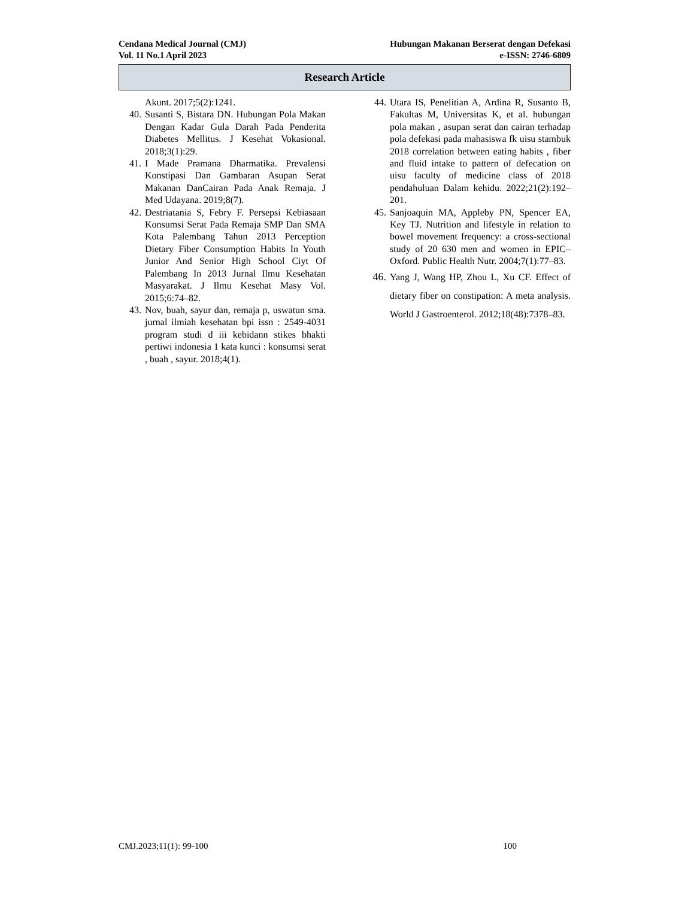Cendana Medical Journal (CMJ)
Vol. 11 No.1 April 2023
Hubungan Makanan Berserat dengan Defekasi
e-ISSN: 2746-6809
Research Article
Akunt. 2017;5(2):1241.
40. Susanti S, Bistara DN. Hubungan Pola Makan Dengan Kadar Gula Darah Pada Penderita Diabetes Mellitus. J Kesehat Vokasional. 2018;3(1):29.
41. I Made Pramana Dharmatika. Prevalensi Konstipasi Dan Gambaran Asupan Serat Makanan DanCairan Pada Anak Remaja. J Med Udayana. 2019;8(7).
42. Destriatania S, Febry F. Persepsi Kebiasaan Konsumsi Serat Pada Remaja SMP Dan SMA Kota Palembang Tahun 2013 Perception Dietary Fiber Consumption Habits In Youth Junior And Senior High School Ciyt Of Palembang In 2013 Jurnal Ilmu Kesehatan Masyarakat. J Ilmu Kesehat Masy Vol. 2015;6:74–82.
43. Nov, buah, sayur dan, remaja p, uswatun sma. jurnal ilmiah kesehatan bpi issn : 2549-4031 program studi d iii kebidann stikes bhakti pertiwi indonesia 1 kata kunci : konsumsi serat , buah , sayur. 2018;4(1).
44. Utara IS, Penelitian A, Ardina R, Susanto B, Fakultas M, Universitas K, et al. hubungan pola makan , asupan serat dan cairan terhadap pola defekasi pada mahasiswa fk uisu stambuk 2018 correlation between eating habits , fiber and fluid intake to pattern of defecation on uisu faculty of medicine class of 2018 pendahuluan Dalam kehidu. 2022;21(2):192–201.
45. Sanjoaquin MA, Appleby PN, Spencer EA, Key TJ. Nutrition and lifestyle in relation to bowel movement frequency: a cross-sectional study of 20 630 men and women in EPIC–Oxford. Public Health Nutr. 2004;7(1):77–83.
46. Yang J, Wang HP, Zhou L, Xu CF. Effect of dietary fiber on constipation: A meta analysis. World J Gastroenterol. 2012;18(48):7378–83.
CMJ.2023;11(1): 99-100 100